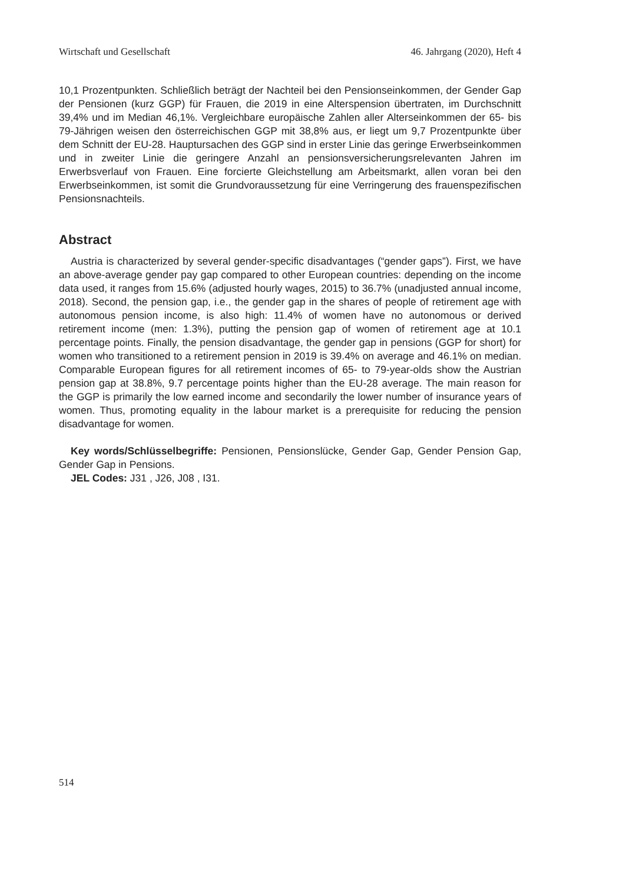Wirtschaft und Gesellschaft 46. Jahrgang (2020), Heft 4
10,1 Prozentpunkten. Schließlich beträgt der Nachteil bei den Pensionseinkommen, der Gender Gap der Pensionen (kurz GGP) für Frauen, die 2019 in eine Alterspension übertraten, im Durchschnitt 39,4% und im Median 46,1%. Vergleichbare europäische Zahlen aller Alterseinkommen der 65- bis 79-Jährigen weisen den österreichischen GGP mit 38,8% aus, er liegt um 9,7 Prozentpunkte über dem Schnitt der EU-28. Hauptursachen des GGP sind in erster Linie das geringe Erwerbseinkommen und in zweiter Linie die geringere Anzahl an pensionsversicherungsrelevanten Jahren im Erwerbsverlauf von Frauen. Eine forcierte Gleichstellung am Arbeitsmarkt, allen voran bei den Erwerbseinkommen, ist somit die Grundvoraussetzung für eine Verringerung des frauenspezifischen Pensionsnachteils.
Abstract
Austria is characterized by several gender-specific disadvantages (“gender gaps”). First, we have an above-average gender pay gap compared to other European countries: depending on the income data used, it ranges from 15.6% (adjusted hourly wages, 2015) to 36.7% (unadjusted annual income, 2018). Second, the pension gap, i.e., the gender gap in the shares of people of retirement age with autonomous pension income, is also high: 11.4% of women have no autonomous or derived retirement income (men: 1.3%), putting the pension gap of women of retirement age at 10.1 percentage points. Finally, the pension disadvantage, the gender gap in pensions (GGP for short) for women who transitioned to a retirement pension in 2019 is 39.4% on average and 46.1% on median. Comparable European figures for all retirement incomes of 65- to 79-year-olds show the Austrian pension gap at 38.8%, 9.7 percentage points higher than the EU-28 average. The main reason for the GGP is primarily the low earned income and secondarily the lower number of insurance years of women. Thus, promoting equality in the labour market is a prerequisite for reducing the pension disadvantage for women.
Key words/Schlüsselbegriffe: Pensionen, Pensionslücke, Gender Gap, Gender Pension Gap, Gender Gap in Pensions.
JEL Codes: J31 , J26, J08 , I31.
514